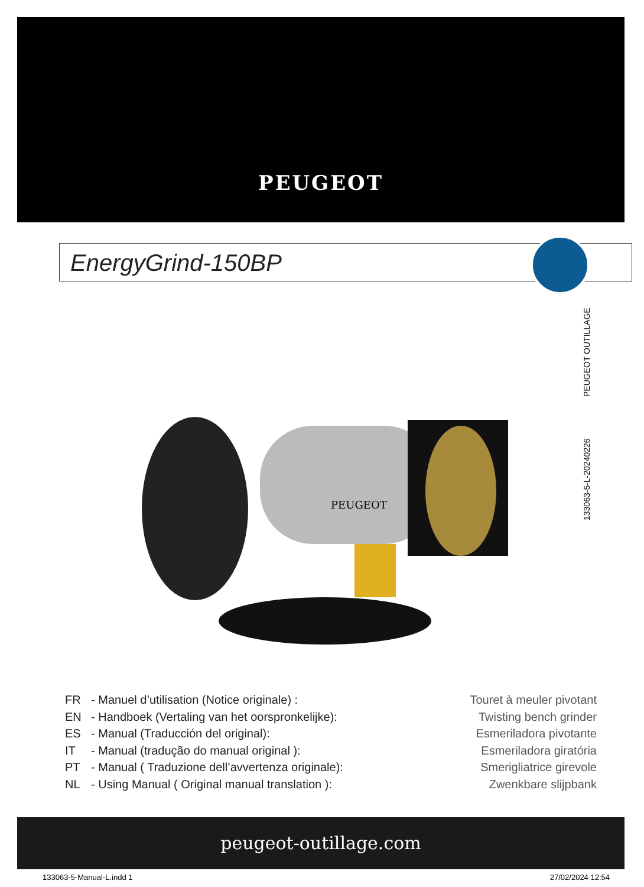PEUGEOT
EnergyGrind-150BP
133063-5-L-20240226 PEUGEOT OUTILLAGE
PEUGEOT
FR - Manuel d’utilisation (Notice originale) : Touret à meuler pivotant
EN - Handboek (Vertaling van het oorspronkelijke): Twisting bench grinder
ES - Manual (Traducción del original): Esmeriladora pivotante
IT - Manual (tradução do manual original ): Esmeriladora giratória
PT - Manual ( Traduzione dell’avvertenza originale): Smerigliatrice girevole
NL - Using Manual ( Original manual translation ): Zwenkbare slijpbank
peugeot-outillage.com
133063-5-Manual-L.indd 1 27/02/2024 12:54